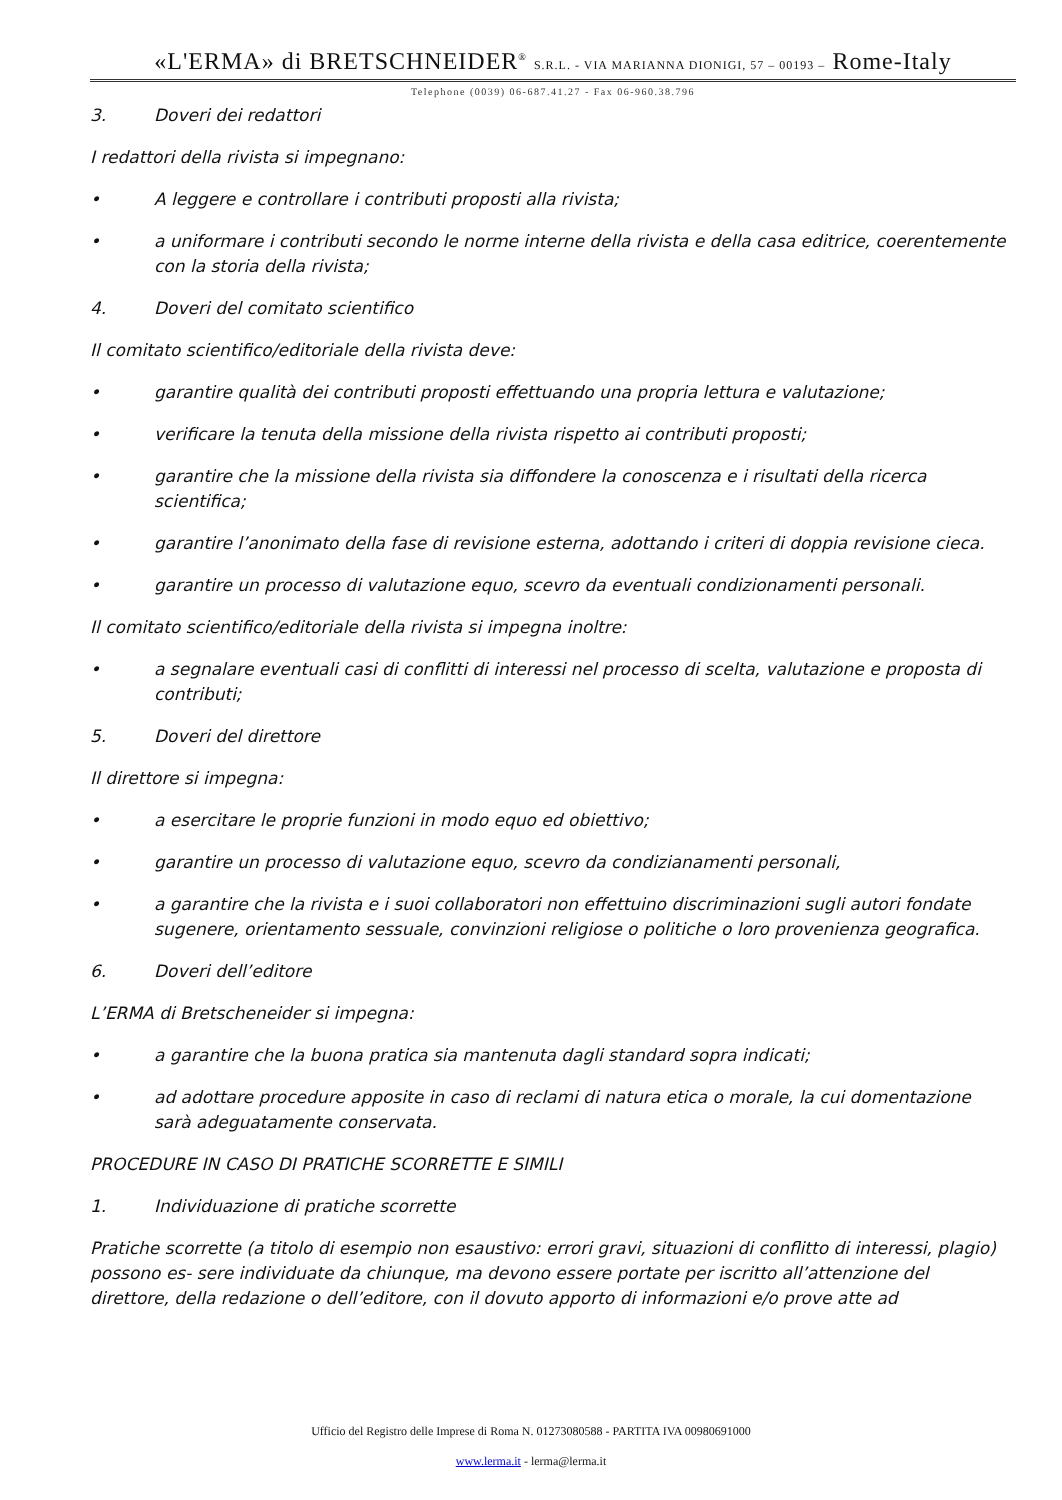«L'ERMA» di BRETSCHNEIDER<sup>®</sup> S.R.L. - VIA MARIANNA DIONIGI, 57 – 00193 – Rome-Italy
Telephone (0039) 06-687.41.27 - Fax 06-960.38.796
3. Doveri dei redattori
I redattori della rivista si impegnano:
• A leggere e controllare i contributi proposti alla rivista;
• a uniformare i contributi secondo le norme interne della rivista e della casa editrice, coerentemente con la storia della rivista;
4. Doveri del comitato scientifico
Il comitato scientifico/editoriale della rivista deve:
• garantire qualità dei contributi proposti effettuando una propria lettura e valutazione;
• verificare la tenuta della missione della rivista rispetto ai contributi proposti;
• garantire che la missione della rivista sia diffondere la conoscenza e i risultati della ricerca scientifica;
• garantire l’anonimato della fase di revisione esterna, adottando i criteri di doppia revisione cieca.
• garantire un processo di valutazione equo, scevro da eventuali condizionamenti personali.
Il comitato scientifico/editoriale della rivista si impegna inoltre:
• a segnalare eventuali casi di conflitti di interessi nel processo di scelta, valutazione e proposta di contributi;
5. Doveri del direttore
Il direttore si impegna:
• a esercitare le proprie funzioni in modo equo ed obiettivo;
• garantire un processo di valutazione equo, scevro da condizianamenti personali,
• a garantire che la rivista e i suoi collaboratori non effettuino discriminazioni sugli autori fondate sugenere, orientamento sessuale, convinzioni religiose o politiche o loro provenienza geografica.
6. Doveri dell’editore
L’ERMA di Bretscheneider si impegna:
• a garantire che la buona pratica sia mantenuta dagli standard sopra indicati;
• ad adottare procedure apposite in caso di reclami di natura etica o morale, la cui domentazione sarà adeguatamente conservata.
PROCEDURE IN CASO DI PRATICHE SCORRETTE E SIMILI
1. Individuazione di pratiche scorrette
Pratiche scorrette (a titolo di esempio non esaustivo: errori gravi, situazioni di conflitto di interessi, plagio) possono es- sere individuate da chiunque, ma devono essere portate per iscritto all’attenzione del direttore, della redazione o dell’editore, con il dovuto apporto di informazioni e/o prove atte ad
Ufficio del Registro delle Imprese di Roma N. 01273080588 - PARTITA IVA 00980691000
www.lerma.it - lerma@lerma.it